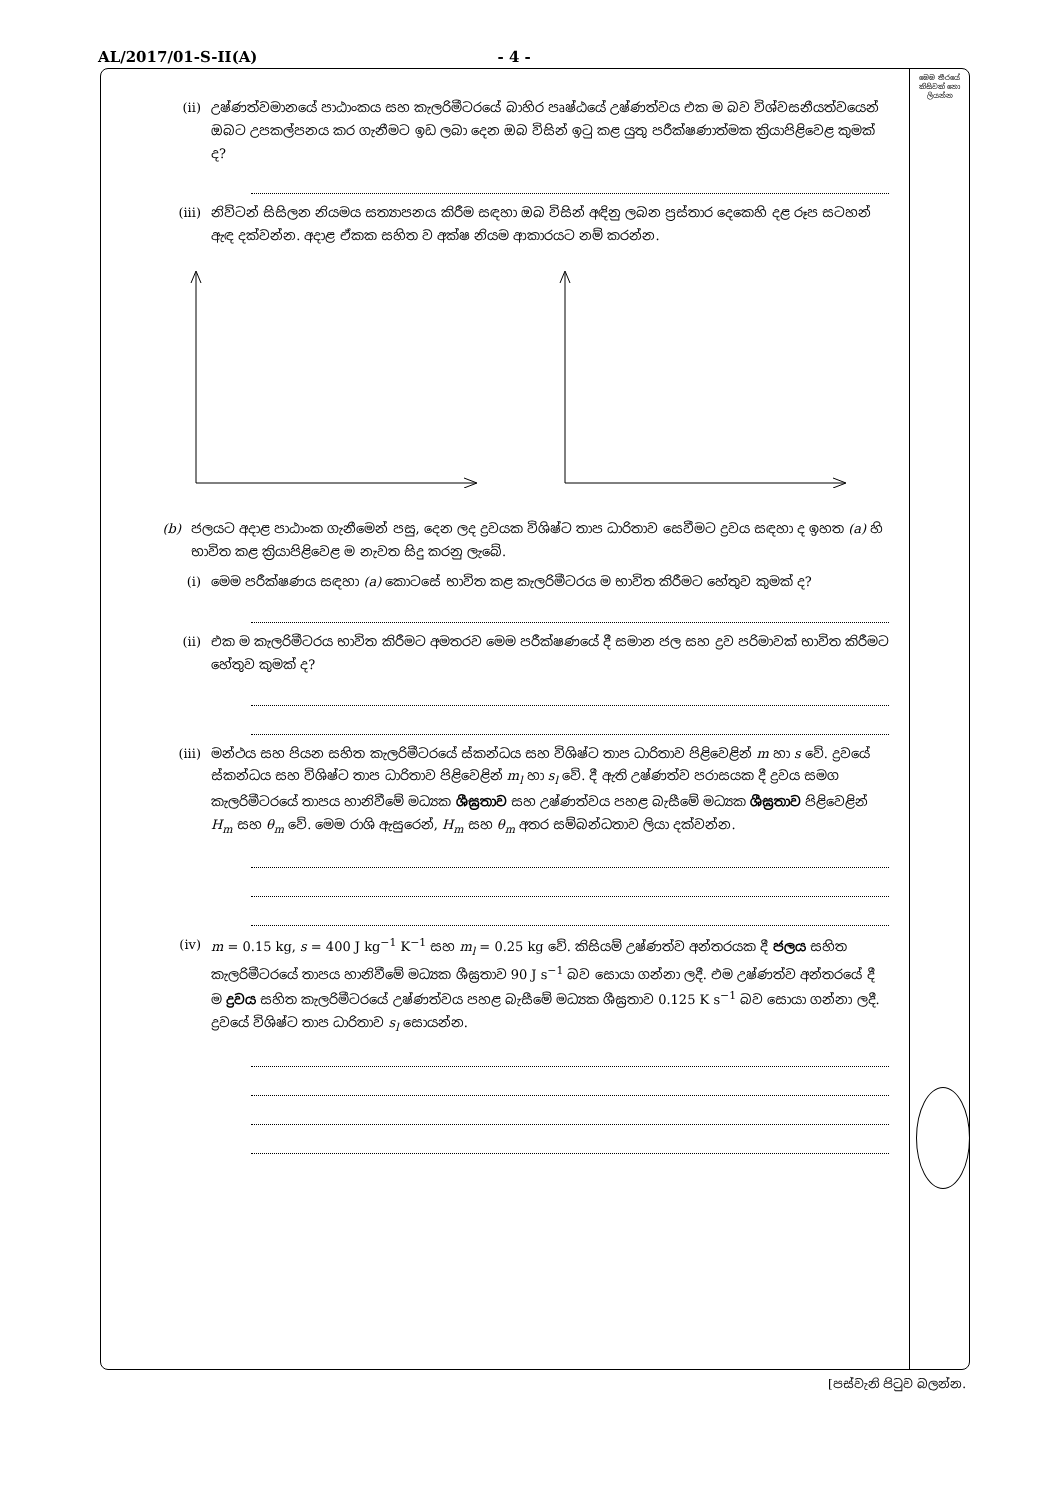AL/2017/01-S-II(A) - 4 -
මෙම තීරයේ කිසිවක් නො ලියන්න
(ii) උෂ්ණත්වමානයේ පාඨාංකය සහ කැලරිමීටරයේ බාහිර පෘෂ්ඨයේ උෂ්ණත්වය එක ම බව විශ්වසනීයත්වයෙන් ඔබට උපකල්පනය කර ගැනීමට ඉඩ ලබා දෙන ඔබ විසින් ඉටු කළ යුතු පරීක්ෂණාත්මක ක්‍රියාපිළිවෙළ කුමක් ද?
(iii) නිව්ටන් සිසිලන නියමය සත්‍යාපනය කිරීම සඳහා ඔබ විසින් අඳිනු ලබන ප්‍රස්තාර දෙකෙහි දළ රූප සටහන් ඇඳ දක්වන්න. අදාළ ඒකක සහිත ව අක්ෂ නියම ආකාරයට නම් කරන්න.
(b) ජලයට අදාළ පාඨාංක ගැනීමෙන් පසු, දෙන ලද ද්‍රවයක විශිෂ්ට තාප ධාරිතාව සෙවීමට ද්‍රවය සඳහා ද ඉහත (a) හි භාවිත කළ ක්‍රියාපිළිවෙළ ම නැවත සිදු කරනු ලැබේ.
(i) මෙම පරීක්ෂණය සඳහා (a) කොටසේ භාවිත කළ කැලරිමීටරය ම භාවිත කිරීමට හේතුව කුමක් ද?
(ii) එක ම කැලරිමීටරය භාවිත කිරීමට අමතරව මෙම පරීක්ෂණයේ දී සමාන ජල සහ ද්‍රව පරිමාවක් භාවිත කිරීමට හේතුව කුමක් ද?
(iii) මන්ථය සහ පියන සහිත කැලරිමීටරයේ ස්කන්ධය සහ විශිෂ්ට තාප ධාරිතාව පිළිවෙළින් m හා s වේ. ද්‍රවයේ ස්කන්ධය සහ විශිෂ්ට තාප ධාරිතාව පිළිවෙළින් m<sub>l</sub> හා s<sub>l</sub> වේ. දී ඇති උෂ්ණත්ව පරාසයක දී ද්‍රවය සමග කැලරිමීටරයේ තාපය හානිවීමේ මධ්‍යක ශීඝ්‍රතාව සහ උෂ්ණත්වය පහළ බැසීමේ මධ්‍යක ශීඝ්‍රතාව පිළිවෙළින් H<sub>m</sub> සහ θ<sub>m</sub> වේ. මෙම රාශි ඇසුරෙන්, H<sub>m</sub> සහ θ<sub>m</sub> අතර සම්බන්ධතාව ලියා දක්වන්න.
(iv) m = 0.15 kg, s = 400 J kg<sup>−1</sup> K<sup>−1</sup> සහ m<sub>l</sub> = 0.25 kg වේ. කිසියම් උෂ්ණත්ව අන්තරයක දී ජලය සහිත කැලරිමීටරයේ තාපය හානිවීමේ මධ්‍යක ශීඝ්‍රතාව 90 J s<sup>−1</sup> බව සොයා ගන්නා ලදී. එම උෂ්ණත්ව අන්තරයේ දී ම ද්‍රවය සහිත කැලරිමීටරයේ උෂ්ණත්වය පහළ බැසීමේ මධ්‍යක ශීඝ්‍රතාව 0.125 K s<sup>−1</sup> බව සොයා ගන්නා ලදී. ද්‍රවයේ විශිෂ්ට තාප ධාරිතාව s<sub>l</sub> සොයන්න.
[පස්වැනි පිටුව බලන්න.